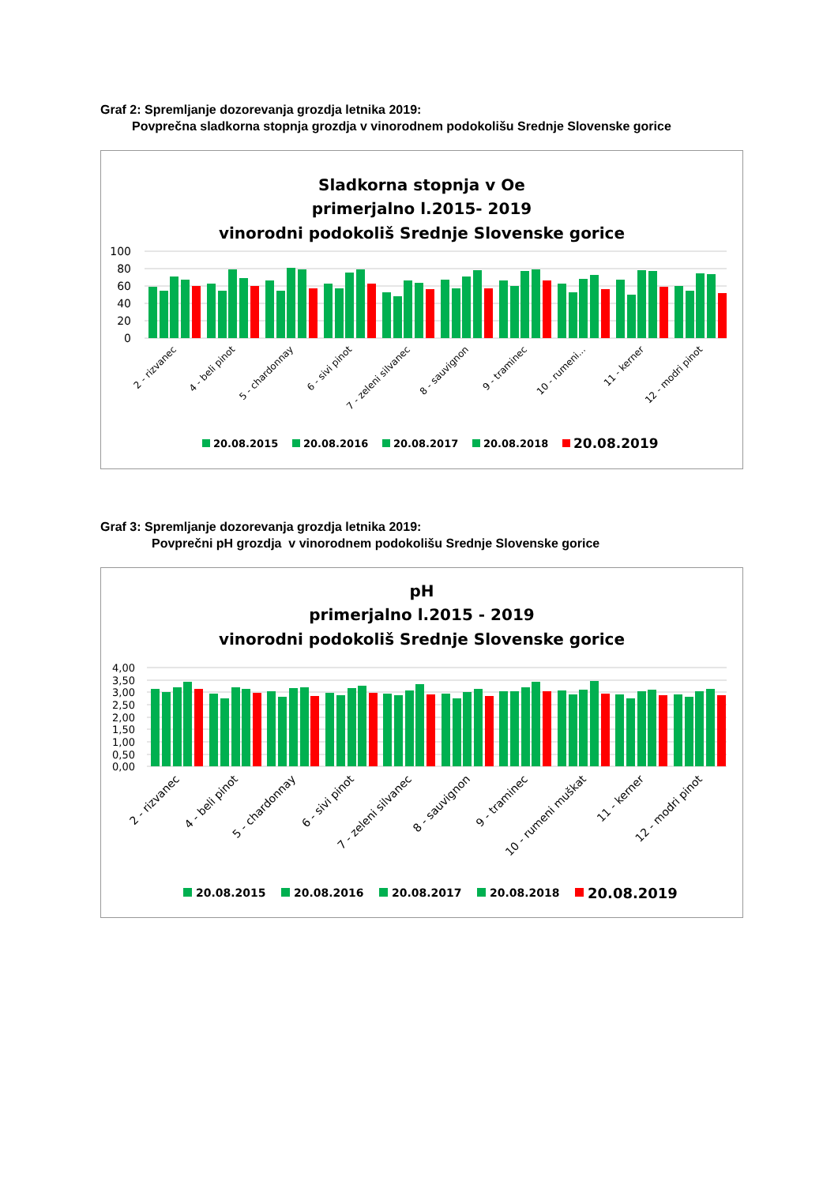Graf 2: Spremljanje dozorevanja grozdja letnika 2019:
Povprečna sladkorna stopnja grozdja v vinorodnem podokolišu Srednje Slovenske gorice
Sladkorna stopnja v Oe
primerjalno l.2015- 2019
vinorodni podokoliš Srednje Slovenske gorice
100
80
60
40
20
0
2 - rizvanec
4 - beli pinot
5 - chardonnay
6 - sivi pinot
7 - zeleni silvanec
8 - sauvignon
9 - traminec
10 - rumeni...
11 - kerner
12 - modri pinot
20.08.2015
20.08.2016
20.08.2017
20.08.2018
20.08.2019
Graf 3: Spremljanje dozorevanja grozdja letnika 2019:
Povprečni pH grozdja v vinorodnem podokolišu Srednje Slovenske gorice
pH
primerjalno l.2015 - 2019
vinorodni podokoliš Srednje Slovenske gorice
4,00
3,50
3,00
2,50
2,00
1,50
1,00
0,50
0,00
2 - rizvanec
4 - beli pinot
5 - chardonnay
6 - sivi pinot
7 - zeleni silvanec
8 - sauvignon
9 - traminec
10 - rumeni muškat
11 - kerner
12 - modri pinot
20.08.2015
20.08.2016
20.08.2017
20.08.2018
20.08.2019